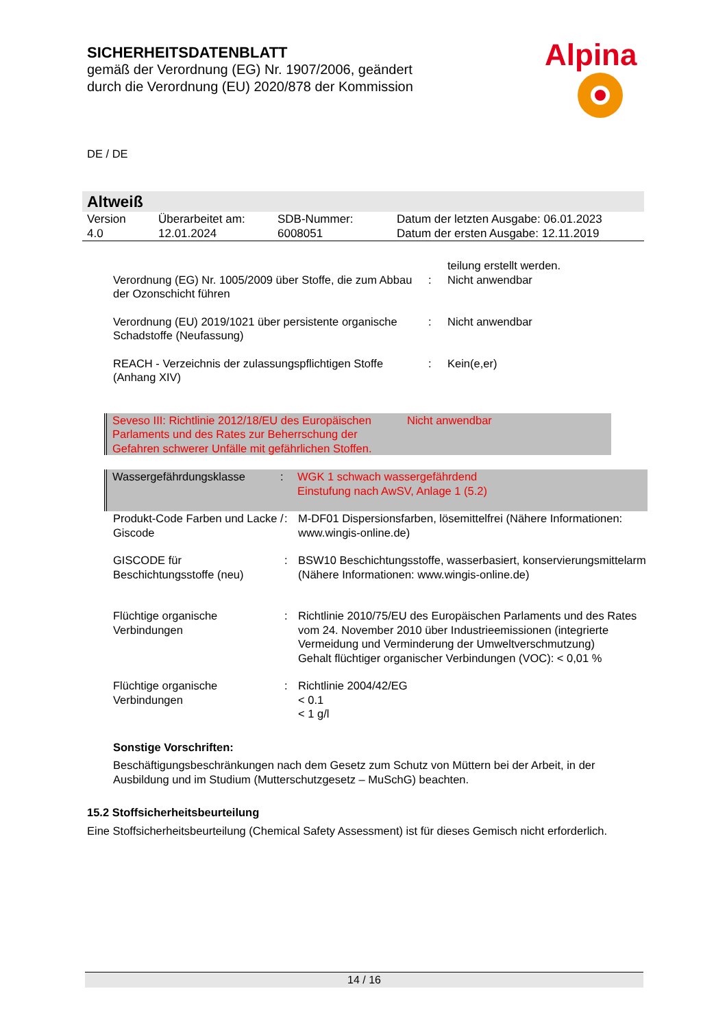SICHERHEITSDATENBLATT
gemäß der Verordnung (EG) Nr. 1907/2006, geändert
durch die Verordnung (EU) 2020/878 der Kommission
Alpina
DE / DE
Altweiß
| Version 4.0 | Überarbeitet am: 12.01.2024 | SDB-Nummer: 6008051 | Datum der letzten Ausgabe: 06.01.2023 Datum der ersten Ausgabe: 12.11.2019 |
| | | teilung erstellt werden. |
| Verordnung (EG) Nr. 1005/2009 über Stoffe, die zum Abbau der Ozonschicht führen | : | Nicht anwendbar |
| Verordnung (EU) 2019/1021 über persistente organische Schadstoffe (Neufassung) | : | Nicht anwendbar |
| REACH - Verzeichnis der zulassungspflichtigen Stoffe (Anhang XIV) | : | Kein(e,er) |
| Seveso III: Richtlinie 2012/18/EU des Europäischen Parlaments und des Rates zur Beherrschung der Gefahren schwerer Unfälle mit gefährlichen Stoffen. | Nicht anwendbar |
| Wassergefährdungsklasse | : | WGK 1 schwach wassergefährdend Einstufung nach AwSV, Anlage 1 (5.2) |
| Produkt-Code Farben und Lacke / Giscode | : | M-DF01 Dispersionsfarben, lösemittelfrei (Nähere Informationen: www.wingis-online.de) |
| GISCODE für Beschichtungsstoffe (neu) | : | BSW10 Beschichtungsstoffe, wasserbasiert, konservierungsmittelarm (Nähere Informationen: www.wingis-online.de) |
| Flüchtige organische Verbindungen | : | Richtlinie 2010/75/EU des Europäischen Parlaments und des Rates vom 24. November 2010 über Industrieemissionen (integrierte Vermeidung und Verminderung der Umweltverschmutzung) Gehalt flüchtiger organischer Verbindungen (VOC): < 0,01 % |
| Flüchtige organische Verbindungen | : | Richtlinie 2004/42/EG < 0.1 < 1 g/l |
Sonstige Vorschriften:
Beschäftigungsbeschränkungen nach dem Gesetz zum Schutz von Müttern bei der Arbeit, in der Ausbildung und im Studium (Mutterschutzgesetz – MuSchG) beachten.
15.2 Stoffsicherheitsbeurteilung
Eine Stoffsicherheitsbeurteilung (Chemical Safety Assessment) ist für dieses Gemisch nicht erforderlich.
14 / 16